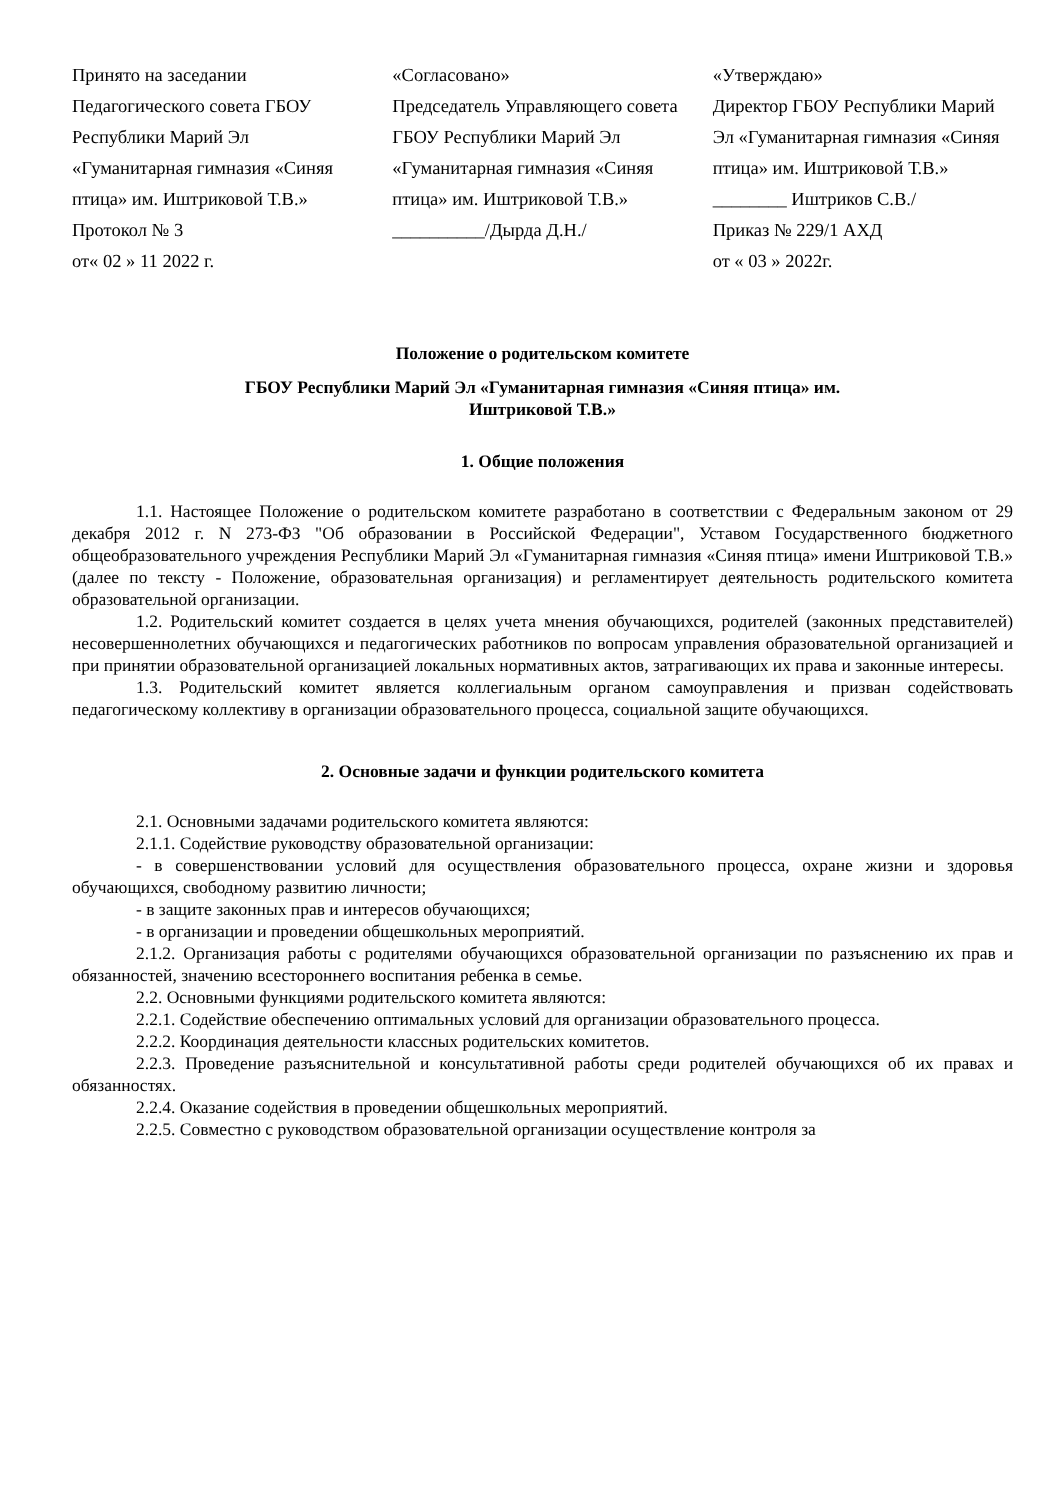Принято на заседании
Педагогического совета ГБОУ Республики Марий Эл «Гуманитарная гимназия «Синяя птица» им. Иштриковой Т.В.»
Протокол № 3
от« 02 » 11 2022 г.
«Согласовано»
Председатель Управляющего совета ГБОУ Республики Марий Эл «Гуманитарная гимназия «Синяя птица» им. Иштриковой Т.В.»
__________/Дырда Д.Н./
«Утверждаю»
Директор ГБОУ Республики Марий Эл «Гуманитарная гимназия «Синяя птица» им. Иштриковой Т.В.»
________ Иштриков С.В./
Приказ № 229/1 АХД
от « 03 » 2022г.
Положение о родительском комитете
ГБОУ Республики Марий Эл «Гуманитарная гимназия «Синяя птица» им.
Иштриковой Т.В.»
1. Общие положения
1.1. Настоящее Положение о родительском комитете разработано в соответствии с Федеральным законом от 29 декабря 2012 г. N 273-ФЗ "Об образовании в Российской Федерации", Уставом Государственного бюджетного общеобразовательного учреждения Республики Марий Эл «Гуманитарная гимназия «Синяя птица» имени Иштриковой Т.В.» (далее по тексту - Положение, образовательная организация) и регламентирует деятельность родительского комитета образовательной организации.
1.2. Родительский комитет создается в целях учета мнения обучающихся, родителей (законных представителей) несовершеннолетних обучающихся и педагогических работников по вопросам управления образовательной организацией и при принятии образовательной организацией локальных нормативных актов, затрагивающих их права и законные интересы.
1.3. Родительский комитет является коллегиальным органом самоуправления и призван содействовать педагогическому коллективу в организации образовательного процесса, социальной защите обучающихся.
2. Основные задачи и функции родительского комитета
2.1. Основными задачами родительского комитета являются:
2.1.1. Содействие руководству образовательной организации:
- в совершенствовании условий для осуществления образовательного процесса, охране жизни и здоровья обучающихся, свободному развитию личности;
- в защите законных прав и интересов обучающихся;
- в организации и проведении общешкольных мероприятий.
2.1.2. Организация работы с родителями обучающихся образовательной организации по разъяснению их прав и обязанностей, значению всестороннего воспитания ребенка в семье.
2.2. Основными функциями родительского комитета являются:
2.2.1. Содействие обеспечению оптимальных условий для организации образовательного процесса.
2.2.2. Координация деятельности классных родительских комитетов.
2.2.3. Проведение разъяснительной и консультативной работы среди родителей обучающихся об их правах и обязанностях.
2.2.4. Оказание содействия в проведении общешкольных мероприятий.
2.2.5. Совместно с руководством образовательной организации осуществление контроля за